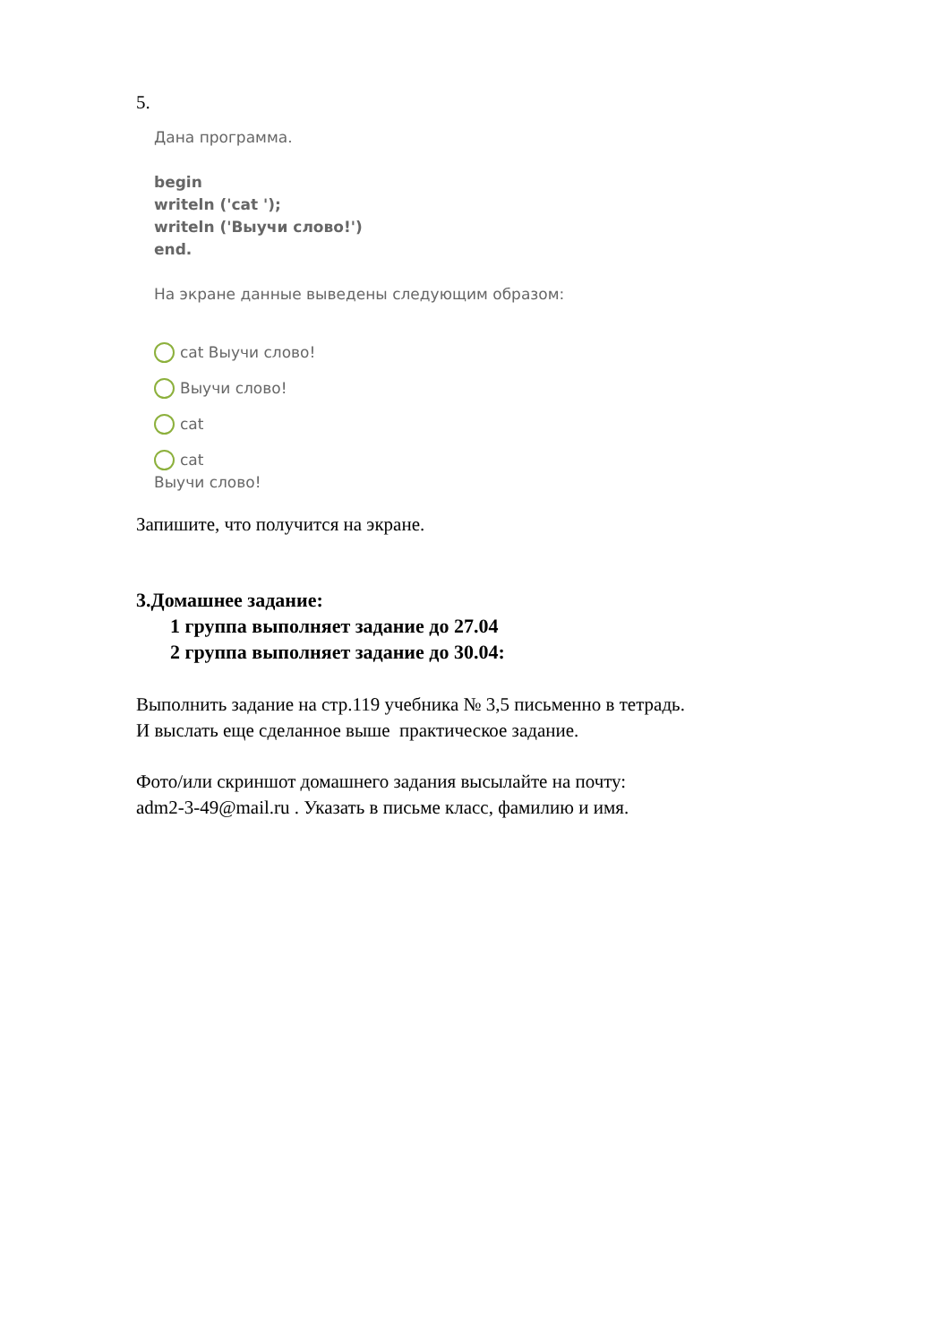5.
Дана программа.
begin
writeln ('cat ');
writeln ('Выучи слово!')
end.
На экране данные выведены следующим образом:
cat Выучи слово!
Выучи слово!
cat
cat
Выучи слово!
Запишите, что получится на экране.
3.Домашнее задание:
1 группа выполняет задание до 27.04
2 группа выполняет задание до 30.04:
Выполнить задание на стр.119 учебника № 3,5 письменно в тетрадь.
И выслать еще сделанное выше практическое задание.
Фото/или скриншот домашнего задания высылайте на почту:
adm2-3-49@mail.ru . Указать в письме класс, фамилию и имя.